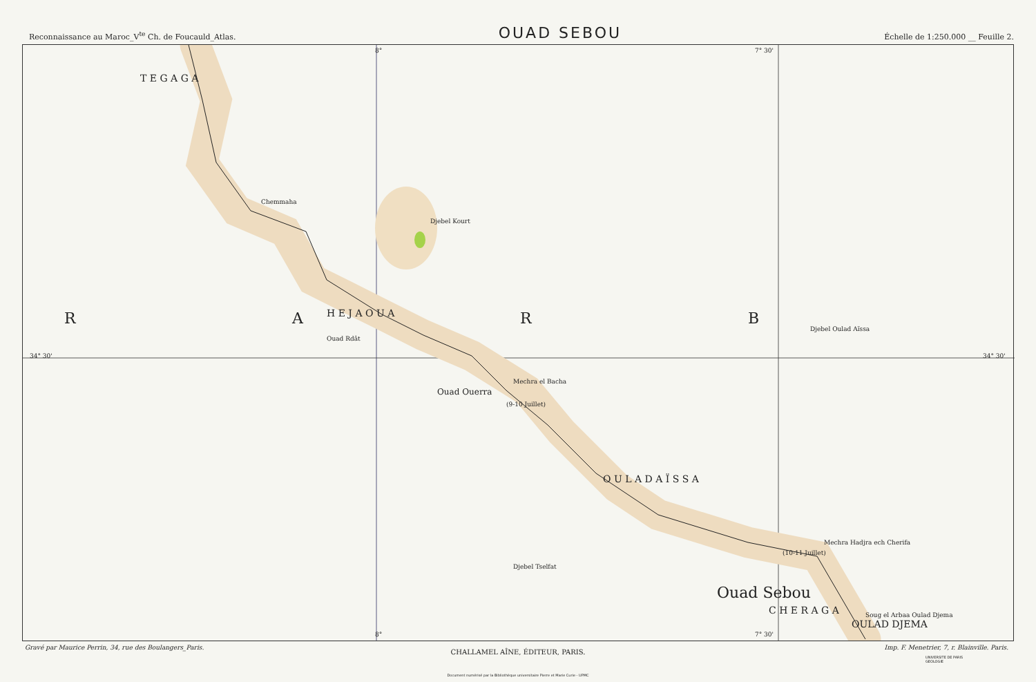Reconnaissance au Maroc_V<sup>te</sup> Ch. de Foucauld_Atlas. OUAD SEBOU Échelle de 1:250.000 __ Feuille 2.
8° 7° 30'
34° 30' 34° 30'
Chemmaha
Djebel Kourt
Djebel Oulad Aïssa
Ouad Rdât
Mechra el Bacha
Ouad Ouerra
(9-10 Juillet)
Djebel Tselfat
(10-11 Juillet)
Mechra Hadjra ech Cherifa
Soug el Arbaa Oulad Djema
Ouad Sebou
R A R B
T E G A G A
H E J A O U A
O U L A D A Ï S S A
C H E R A G A
OULAD DJEMA
8° 7° 30'
Gravé par Maurice Perrin, 34, rue des Boulangers_Paris. Imp. F. Menetrier, 7, r. Blainville. Paris.
CHALLAMEL AÎNE, ÉDITEUR, PARIS.
UNIVERSITE DE PARIS
GEOLOGIE
Document numérisé par la Bibliothèque universitaire Pierre et Marie Curie - UPMC